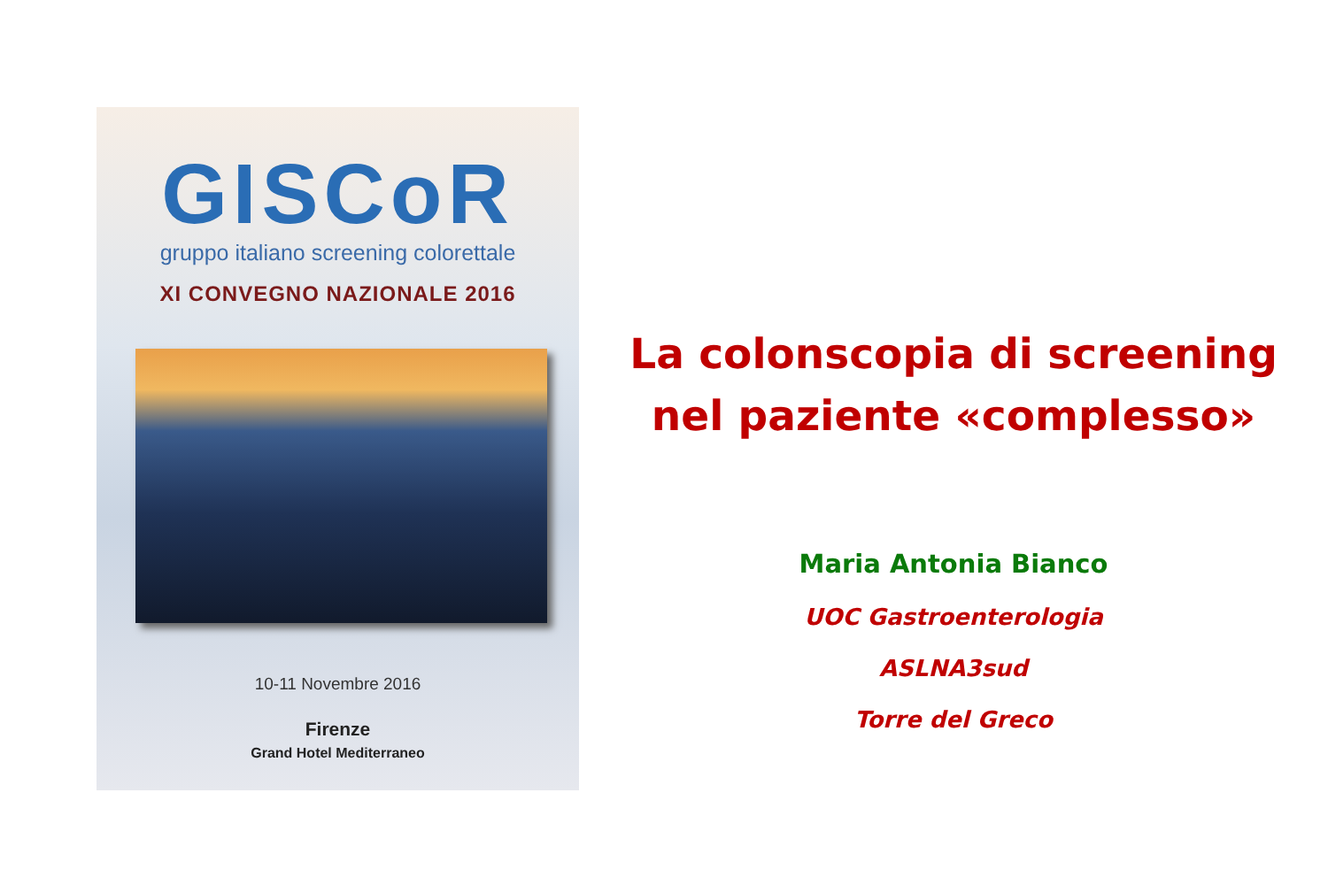GISCoR
gruppo italiano screening colorettale
XI CONVEGNO NAZIONALE 2016
10-11 Novembre 2016
Firenze
Grand Hotel Mediterraneo
La colonscopia di screening
nel paziente «complesso»
Maria Antonia Bianco
UOC Gastroenterologia
ASLNA3sud
Torre del Greco